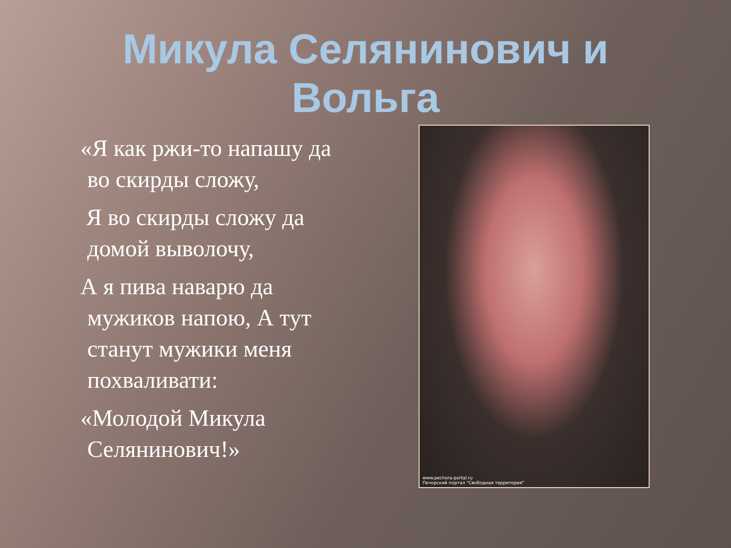Микула Селянинович и
Вольга
«Я как ржи-то напашу да во скирды сложу,
Я во скирды сложу да домой выволочу,
А я пива наварю да мужиков напою, А тут станут мужики меня похваливати:
«Молодой Микула Селянинович!»
www.pechora-portal.ru
Печорский портал "Свободная территория"